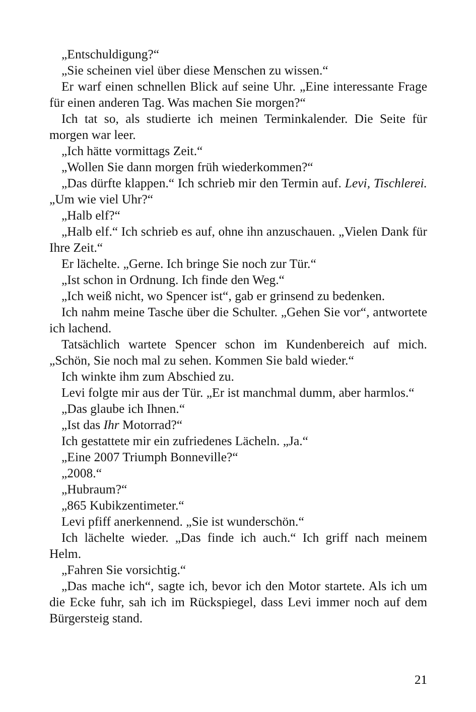„Entschuldigung?“
„Sie scheinen viel über diese Menschen zu wissen.“
Er warf einen schnellen Blick auf seine Uhr. „Eine interessante Frage für einen anderen Tag. Was machen Sie morgen?“
Ich tat so, als studierte ich meinen Terminkalender. Die Seite für morgen war leer.
„Ich hätte vormittags Zeit.“
„Wollen Sie dann morgen früh wiederkommen?“
„Das dürfte klappen.“ Ich schrieb mir den Termin auf. Levi, Tischlerei. „Um wie viel Uhr?“
„Halb elf?“
„Halb elf.“ Ich schrieb es auf, ohne ihn anzuschauen. „Vielen Dank für Ihre Zeit.“
Er lächelte. „Gerne. Ich bringe Sie noch zur Tür.“
„Ist schon in Ordnung. Ich finde den Weg.“
„Ich weiß nicht, wo Spencer ist“, gab er grinsend zu bedenken.
Ich nahm meine Tasche über die Schulter. „Gehen Sie vor“, antwortete ich lachend.
Tatsächlich wartete Spencer schon im Kundenbereich auf mich. „Schön, Sie noch mal zu sehen. Kommen Sie bald wieder.“
Ich winkte ihm zum Abschied zu.
Levi folgte mir aus der Tür. „Er ist manchmal dumm, aber harmlos.“
„Das glaube ich Ihnen.“
„Ist das Ihr Motorrad?“
Ich gestattete mir ein zufriedenes Lächeln. „Ja.“
„Eine 2007 Triumph Bonneville?“
„2008.“
„Hubraum?“
„865 Kubikzentimeter.“
Levi pfiff anerkennend. „Sie ist wunderschön.“
Ich lächelte wieder. „Das finde ich auch.“ Ich griff nach meinem Helm.
„Fahren Sie vorsichtig.“
„Das mache ich“, sagte ich, bevor ich den Motor startete. Als ich um die Ecke fuhr, sah ich im Rückspiegel, dass Levi immer noch auf dem Bürgersteig stand.
21